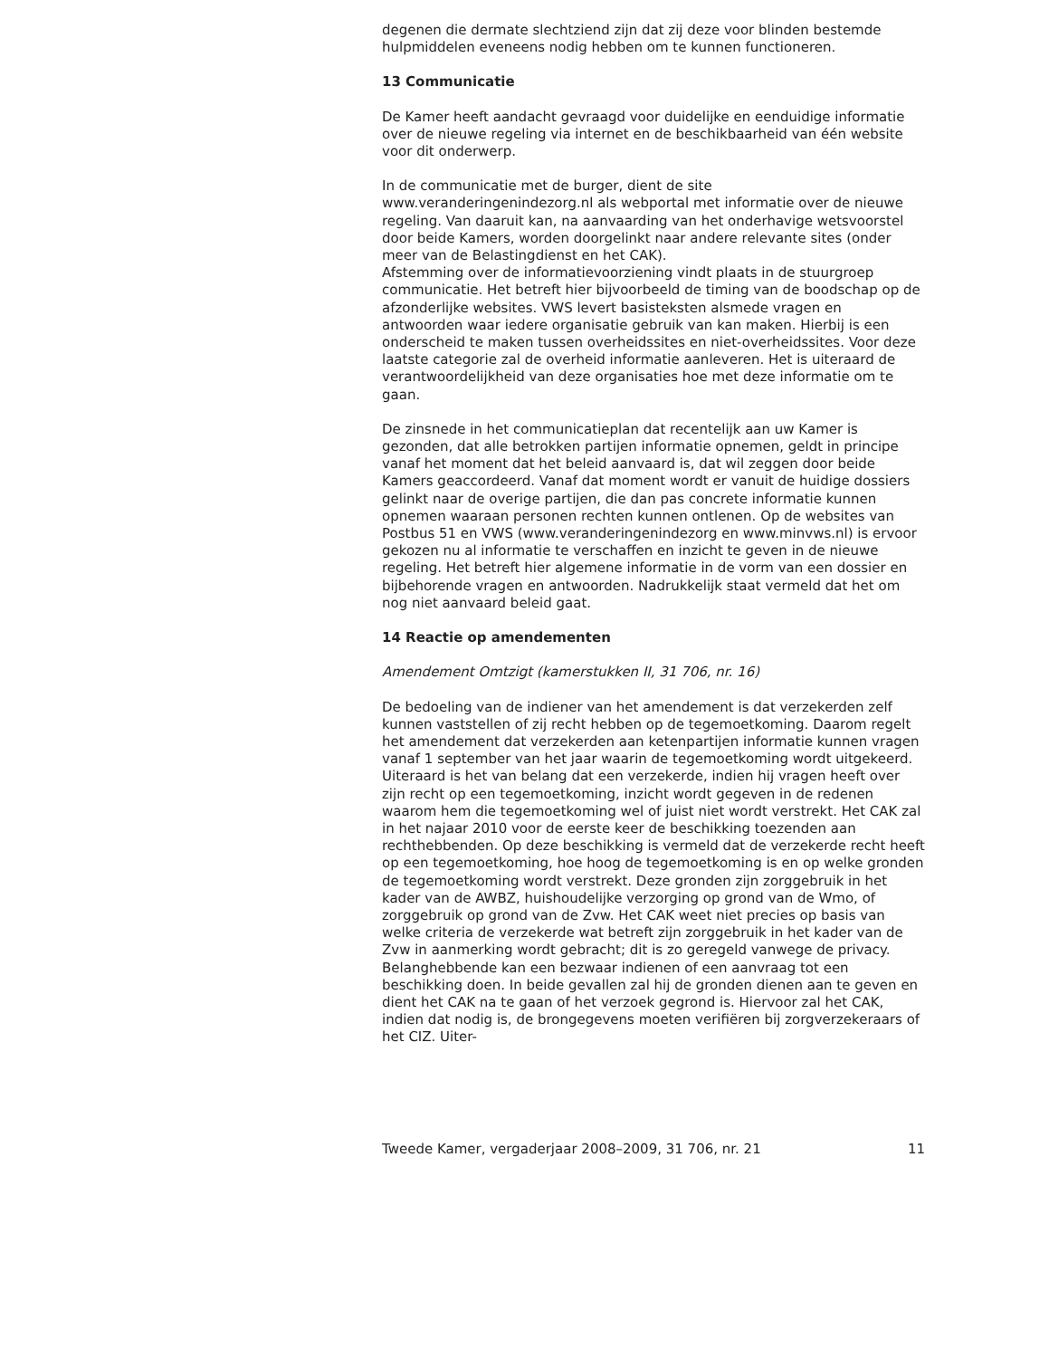degenen die dermate slechtziend zijn dat zij deze voor blinden bestemde hulpmiddelen eveneens nodig hebben om te kunnen functioneren.
13 Communicatie
De Kamer heeft aandacht gevraagd voor duidelijke en eenduidige informatie over de nieuwe regeling via internet en de beschikbaarheid van één website voor dit onderwerp.
In de communicatie met de burger, dient de site www.veranderingenindezorg.nl als webportal met informatie over de nieuwe regeling. Van daaruit kan, na aanvaarding van het onderhavige wetsvoorstel door beide Kamers, worden doorgelinkt naar andere relevante sites (onder meer van de Belastingdienst en het CAK).
Afstemming over de informatievoorziening vindt plaats in de stuurgroep communicatie. Het betreft hier bijvoorbeeld de timing van de boodschap op de afzonderlijke websites. VWS levert basisteksten alsmede vragen en antwoorden waar iedere organisatie gebruik van kan maken. Hierbij is een onderscheid te maken tussen overheidssites en niet-overheidssites. Voor deze laatste categorie zal de overheid informatie aanleveren. Het is uiteraard de verantwoordelijkheid van deze organisaties hoe met deze informatie om te gaan.
De zinsnede in het communicatieplan dat recentelijk aan uw Kamer is gezonden, dat alle betrokken partijen informatie opnemen, geldt in principe vanaf het moment dat het beleid aanvaard is, dat wil zeggen door beide Kamers geaccordeerd. Vanaf dat moment wordt er vanuit de huidige dossiers gelinkt naar de overige partijen, die dan pas concrete informatie kunnen opnemen waaraan personen rechten kunnen ontlenen. Op de websites van Postbus 51 en VWS (www.veranderingenindezorg en www.minvws.nl) is ervoor gekozen nu al informatie te verschaffen en inzicht te geven in de nieuwe regeling. Het betreft hier algemene informatie in de vorm van een dossier en bijbehorende vragen en antwoorden. Nadrukkelijk staat vermeld dat het om nog niet aanvaard beleid gaat.
14 Reactie op amendementen
Amendement Omtzigt (kamerstukken II, 31 706, nr. 16)
De bedoeling van de indiener van het amendement is dat verzekerden zelf kunnen vaststellen of zij recht hebben op de tegemoetkoming. Daarom regelt het amendement dat verzekerden aan ketenpartijen informatie kunnen vragen vanaf 1 september van het jaar waarin de tegemoetkoming wordt uitgekeerd.
Uiteraard is het van belang dat een verzekerde, indien hij vragen heeft over zijn recht op een tegemoetkoming, inzicht wordt gegeven in de redenen waarom hem die tegemoetkoming wel of juist niet wordt verstrekt. Het CAK zal in het najaar 2010 voor de eerste keer de beschikking toezenden aan rechthebbenden. Op deze beschikking is vermeld dat de verzekerde recht heeft op een tegemoetkoming, hoe hoog de tegemoetkoming is en op welke gronden de tegemoetkoming wordt verstrekt. Deze gronden zijn zorggebruik in het kader van de AWBZ, huishoudelijke verzorging op grond van de Wmo, of zorggebruik op grond van de Zvw. Het CAK weet niet precies op basis van welke criteria de verzekerde wat betreft zijn zorggebruik in het kader van de Zvw in aanmerking wordt gebracht; dit is zo geregeld vanwege de privacy. Belanghebbende kan een bezwaar indienen of een aanvraag tot een beschikking doen. In beide gevallen zal hij de gronden dienen aan te geven en dient het CAK na te gaan of het verzoek gegrond is. Hiervoor zal het CAK, indien dat nodig is, de brongegevens moeten verifiëren bij zorgverzekeraars of het CIZ. Uiter-
Tweede Kamer, vergaderjaar 2008–2009, 31 706, nr. 21 11